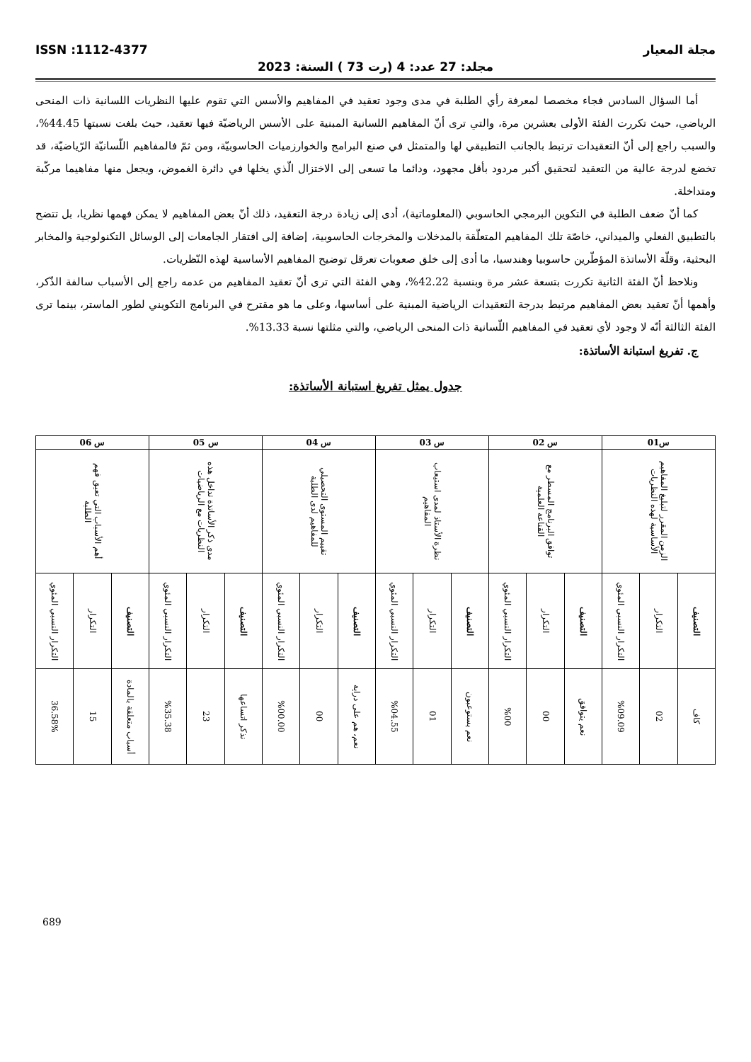مجلة المعيار ISSN :1112-4377
مجلد: 27 عدد: 4 (رت 73 ) السنة: 2023
أما السؤال السادس فجاء مخصصا لمعرفة رأي الطلبة في مدى وجود تعقيد في المفاهيم والأسس التي تقوم عليها النظريات اللسانية ذات المنحى الرياضي، حيث تكررت الفئة الأولى بعشرين مرة، والتي ترى أنّ المفاهيم اللسانية المبنية على الأسس الرياضيّة فيها تعقيد، حيث بلغت نسبتها 44.45%، والسبب راجع إلى أنّ التعقيدات ترتبط بالجانب التطبيقي لها والمتمثل في صنع البرامج والخوارزميات الحاسوبيّة، ومن ثمّ فالمفاهيم اللّسانيّة الرّياضيّة، قد تخضع لدرجة عالية من التعقيد لتحقيق أكبر مردود بأقل مجهود، ودائما ما تسعى إلى الاختزال الّذي يخلها في دائرة الغموض، ويجعل منها مفاهيما مركّبة ومتداخلة.
كما أنّ ضعف الطلبة في التكوين البرمجي الحاسوبي (المعلوماتية)، أدى إلى زيادة درجة التعقيد، ذلك أنّ بعض المفاهيم لا يمكن فهمها نظريا، بل تتضح بالتطبيق الفعلي والميداني، خاصّة تلك المفاهيم المتعلّقة بالمدخلات والمخرجات الحاسوبية، إضافة إلى افتقار الجامعات إلى الوسائل التكنولوجية والمخابر البحثية، وقلّة الأساتذة المؤطّرين حاسوبيا وهندسيا، ما أدى إلى خلق صعوبات تعرقل توضيح المفاهيم الأساسية لهذه النّظريات.
ونلاحظ أنّ الفئة الثانية تكررت بتسعة عشر مرة وبنسبة 42.22%، وهي الفئة التي ترى أنّ تعقيد المفاهيم من عدمه راجع إلى الأسباب سالفة الذّكر، وأهمها أنّ تعقيد بعض المفاهيم مرتبط بدرجة التعقيدات الرياضية المبنية على أساسها، وعلى ما هو مقترح في البرنامج التكويني لطور الماستر، بينما ترى الفئة الثالثة أنّه لا وجود لأي تعقيد في المفاهيم اللّسانية ذات المنحى الرياضي، والتي مثلتها نسبة 13.33%.
ج. تفريغ استبانة الأساتذة:
جدول يمثل تفريغ استبانة الأساتذة:
| س01 | | | س 02 | | | س 03 | | | س 04 | | | س 05 | | | س 06 | | |
| --- | --- | --- | --- | --- | --- | --- | --- | --- | --- | --- | --- | --- | --- | --- | --- | --- | --- |
| الزمن المقرر لتبليغ المفاهيم الأساسية لهذه النظريات | | | توافق البرنامج المسطر مع القناعة العلمية | | | نظرة الأستاذ لمدى استيعاب المفاهيم | | | تقييم المستوى التحصيلي للمفاهيم لدى الطلبة | | | مدى ذكر الأساتذة تداخل هذه النظريات مع الرياضيات | | | أهم الأسباب التي تعيق فهم الطلبة | | |
| التصنيف | التكرار | التكرار النسبي المئوي | التصنيف | التكرار | التكرار النسبي المئوي | التصنيف | التكرار | التكرار النسبي المئوي | التصنيف | التكرار | التكرار النسبي المئوي | التصنيف | التكرار | التكرار النسبي المئوي | التصنيف | التكرار | التكرار النسبي المئوي |
| كاف | 02 | %09.09 | نعم يتوافق | 00 | %00 | نعم يستوعبون | 01 | %04.55 | نعم، هم على دراية | 00 | %00.00 | نذكر اتساعها | 23 | %35.38 | أسباب متعلقة بالمادة | 15 | 36.58% |
689